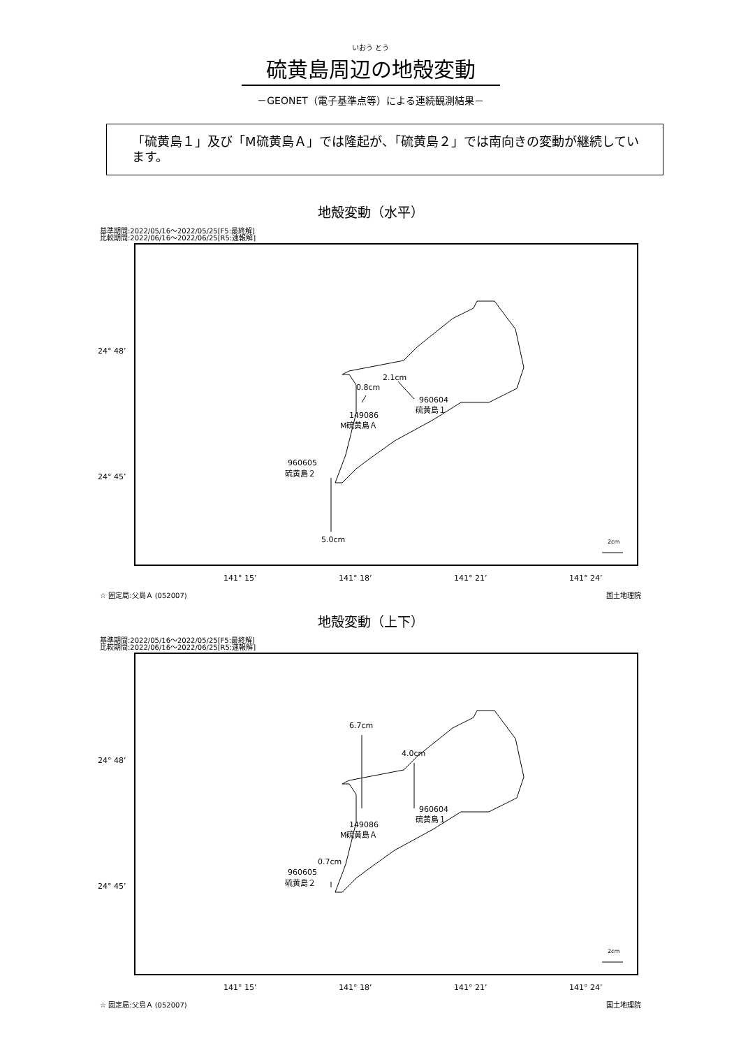いおう とう
硫黄島周辺の地殻変動
－GEONET（電子基準点等）による連続観測結果－
「硫黄島１」及び「M硫黄島Ａ」では隆起が、「硫黄島２」では南向きの変動が継続しています。
地殻変動（水平）
基準期間:2022/05/16～2022/05/25[F5:最終解]
比較期間:2022/06/16～2022/06/25[R5:速報解]
24° 48’
24° 45’
141° 15’
141° 18’
141° 21’
141° 24’
2.1cm
960604
硫黄島１
0.8cm
149086
M硫黄島Ａ
5.0cm
960605
硫黄島２
2cm
☆ 固定局:父島Ａ (052007) 国土地理院
地殻変動（上下）
基準期間:2022/05/16～2022/05/25[F5:最終解]
比較期間:2022/06/16～2022/06/25[R5:速報解]
24° 48’
24° 45’
141° 15’
141° 18’
141° 21’
141° 24’
6.7cm
149086
M硫黄島Ａ
4.0cm
960604
硫黄島１
0.7cm
960605
硫黄島２
2cm
☆ 固定局:父島Ａ (052007) 国土地理院